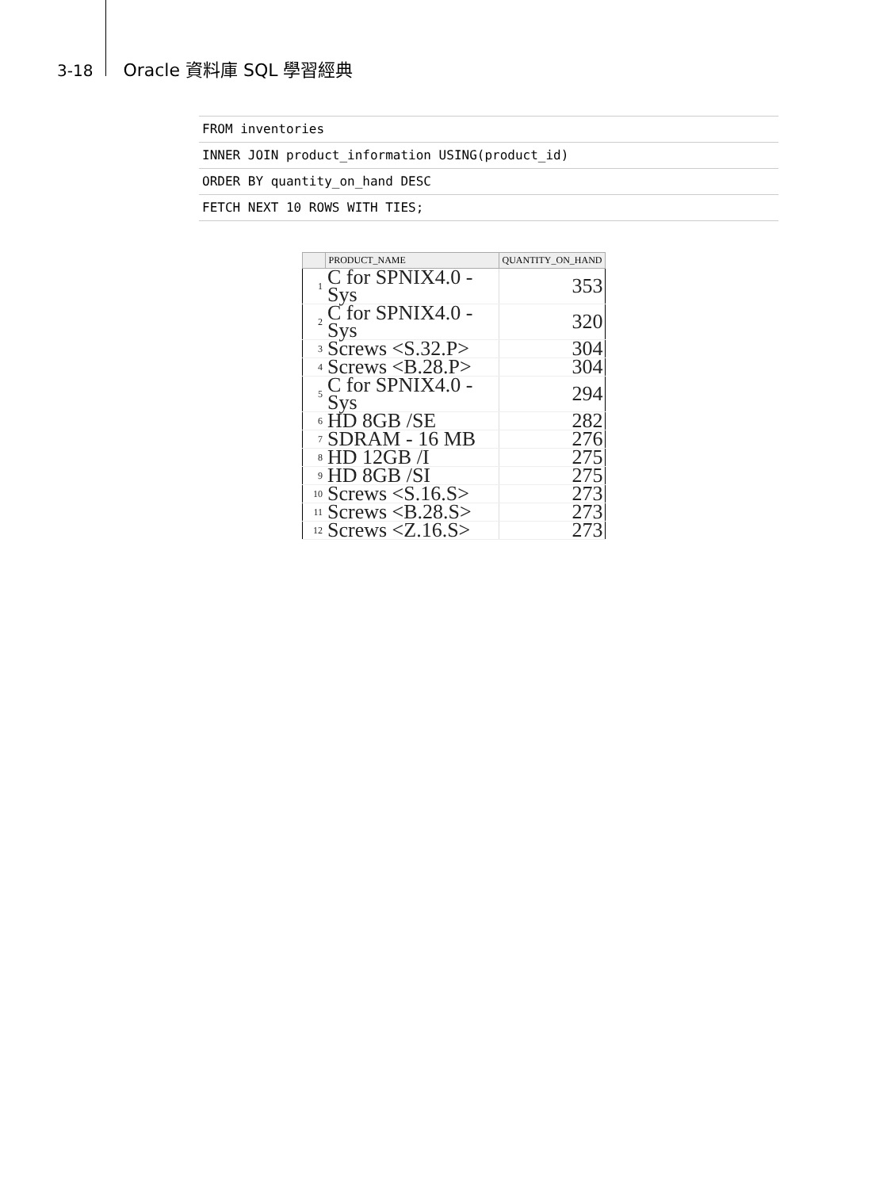3-18 Oracle 資料庫 SQL 學習經典
FROM inventories
INNER JOIN product_information USING(product_id)
ORDER BY quantity_on_hand DESC
FETCH NEXT 10 ROWS WITH TIES;
| | PRODUCT_NAME | QUANTITY_ON_HAND |
| --- | --- | --- |
| 1 | C for SPNIX4.0 - Sys | 353 |
| 2 | C for SPNIX4.0 - Sys | 320 |
| 3 | Screws <S.32.P> | 304 |
| 4 | Screws <B.28.P> | 304 |
| 5 | C for SPNIX4.0 - Sys | 294 |
| 6 | HD 8GB /SE | 282 |
| 7 | SDRAM - 16 MB | 276 |
| 8 | HD 12GB /I | 275 |
| 9 | HD 8GB /SI | 275 |
| 10 | Screws <S.16.S> | 273 |
| 11 | Screws <B.28.S> | 273 |
| 12 | Screws <Z.16.S> | 273 |